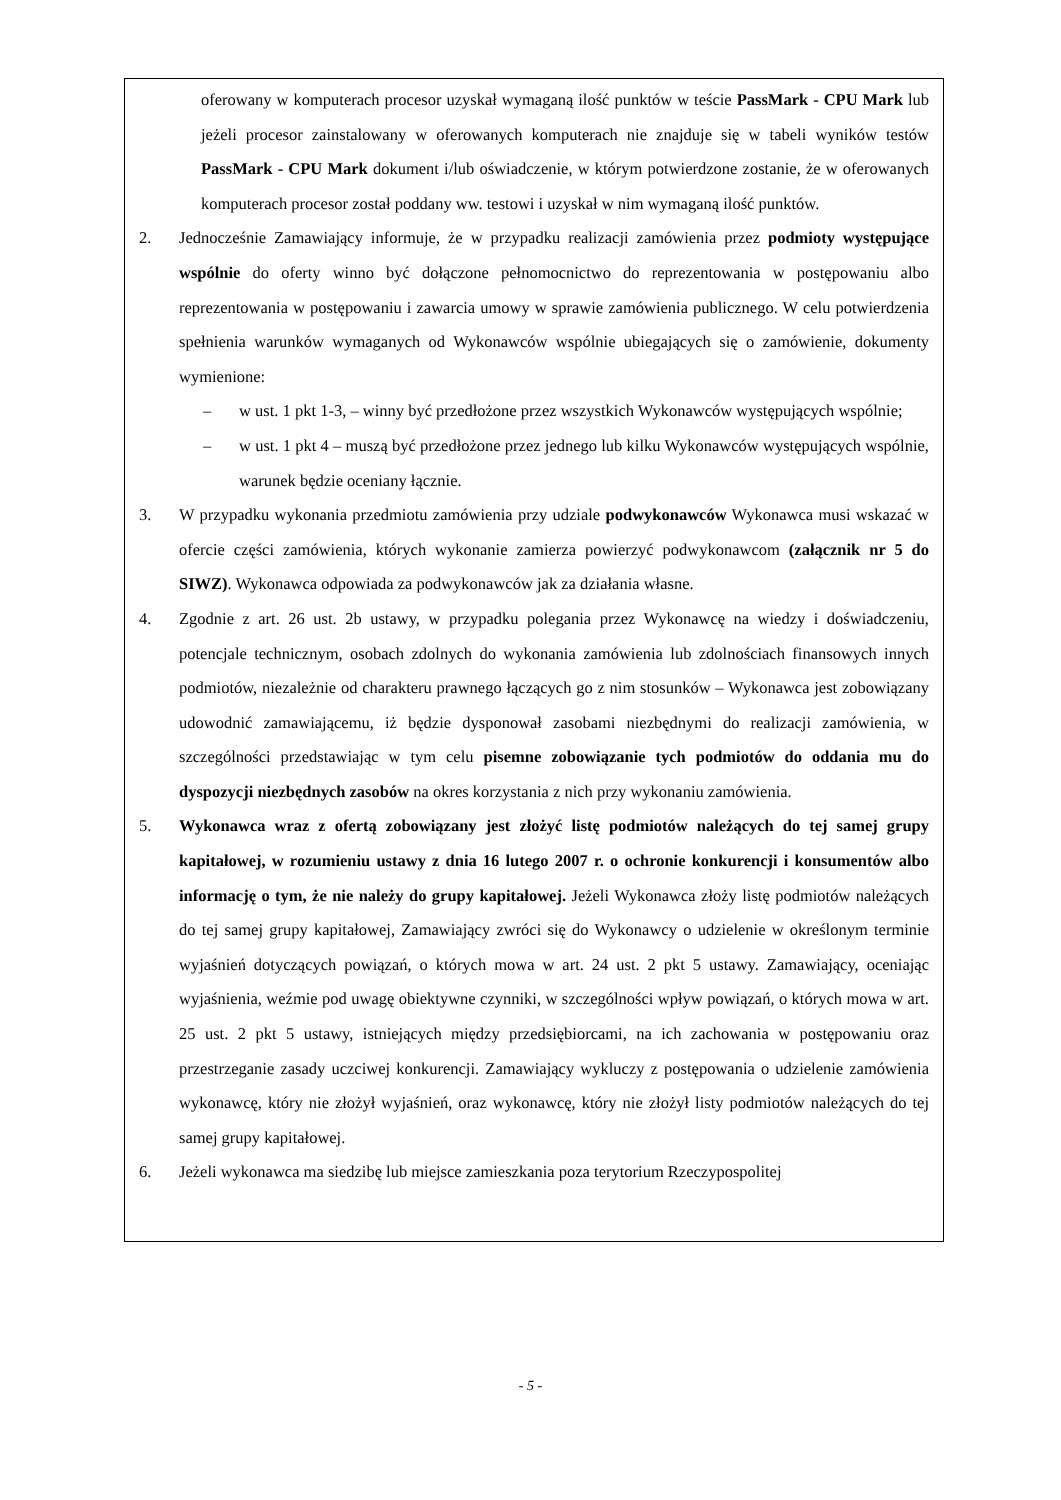oferowany w komputerach procesor uzyskał wymaganą ilość punktów w teście PassMark - CPU Mark lub jeżeli procesor zainstalowany w oferowanych komputerach nie znajduje się w tabeli wyników testów PassMark - CPU Mark dokument i/lub oświadczenie, w którym potwierdzone zostanie, że w oferowanych komputerach procesor został poddany ww. testowi i uzyskał w nim wymaganą ilość punktów.
2. Jednocześnie Zamawiający informuje, że w przypadku realizacji zamówienia przez podmioty występujące wspólnie do oferty winno być dołączone pełnomocnictwo do reprezentowania w postępowaniu albo reprezentowania w postępowaniu i zawarcia umowy w sprawie zamówienia publicznego. W celu potwierdzenia spełnienia warunków wymaganych od Wykonawców wspólnie ubiegających się o zamówienie, dokumenty wymienione:
– w ust. 1 pkt 1-3, – winny być przedłożone przez wszystkich Wykonawców występujących wspólnie;
– w ust. 1 pkt 4 – muszą być przedłożone przez jednego lub kilku Wykonawców występujących wspólnie, warunek będzie oceniany łącznie.
3. W przypadku wykonania przedmiotu zamówienia przy udziale podwykonawców Wykonawca musi wskazać w ofercie części zamówienia, których wykonanie zamierza powierzyć podwykonawcom (załącznik nr 5 do SIWZ). Wykonawca odpowiada za podwykonawców jak za działania własne.
4. Zgodnie z art. 26 ust. 2b ustawy, w przypadku polegania przez Wykonawcę na wiedzy i doświadczeniu, potencjale technicznym, osobach zdolnych do wykonania zamówienia lub zdolnościach finansowych innych podmiotów, niezależnie od charakteru prawnego łączących go z nim stosunków – Wykonawca jest zobowiązany udowodnić zamawiającemu, iż będzie dysponował zasobami niezbędnymi do realizacji zamówienia, w szczególności przedstawiając w tym celu pisemne zobowiązanie tych podmiotów do oddania mu do dyspozycji niezbędnych zasobów na okres korzystania z nich przy wykonaniu zamówienia.
5. Wykonawca wraz z ofertą zobowiązany jest złożyć listę podmiotów należących do tej samej grupy kapitałowej, w rozumieniu ustawy z dnia 16 lutego 2007 r. o ochronie konkurencji i konsumentów albo informację o tym, że nie należy do grupy kapitałowej. Jeżeli Wykonawca złoży listę podmiotów należących do tej samej grupy kapitałowej, Zamawiający zwróci się do Wykonawcy o udzielenie w określonym terminie wyjaśnień dotyczących powiązań, o których mowa w art. 24 ust. 2 pkt 5 ustawy. Zamawiający, oceniając wyjaśnienia, weźmie pod uwagę obiektywne czynniki, w szczególności wpływ powiązań, o których mowa w art. 25 ust. 2 pkt 5 ustawy, istniejących między przedsiębiorcami, na ich zachowania w postępowaniu oraz przestrzeganie zasady uczciwej konkurencji. Zamawiający wykluczy z postępowania o udzielenie zamówienia wykonawcę, który nie złożył wyjaśnień, oraz wykonawcę, który nie złożył listy podmiotów należących do tej samej grupy kapitałowej.
6. Jeżeli wykonawca ma siedzibę lub miejsce zamieszkania poza terytorium Rzeczypospolitej
- 5 -